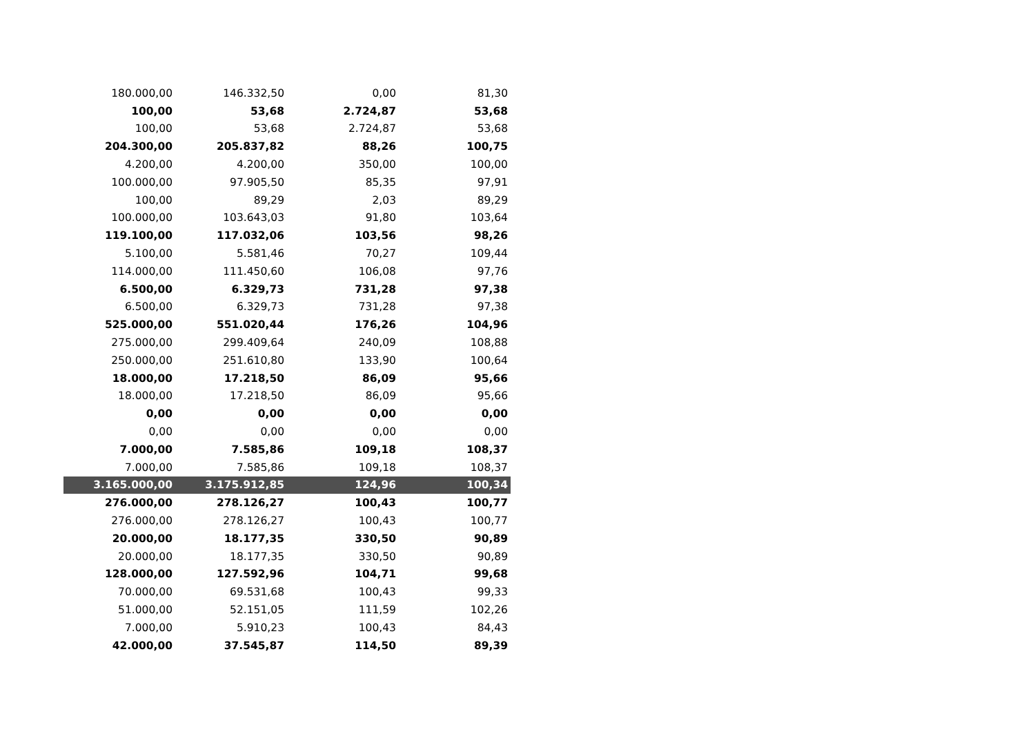| 180.000,00 | 146.332,50 | 0,00 | 81,30 |
| 100,00 | 53,68 | 2.724,87 | 53,68 |
| 100,00 | 53,68 | 2.724,87 | 53,68 |
| 204.300,00 | 205.837,82 | 88,26 | 100,75 |
| 4.200,00 | 4.200,00 | 350,00 | 100,00 |
| 100.000,00 | 97.905,50 | 85,35 | 97,91 |
| 100,00 | 89,29 | 2,03 | 89,29 |
| 100.000,00 | 103.643,03 | 91,80 | 103,64 |
| 119.100,00 | 117.032,06 | 103,56 | 98,26 |
| 5.100,00 | 5.581,46 | 70,27 | 109,44 |
| 114.000,00 | 111.450,60 | 106,08 | 97,76 |
| 6.500,00 | 6.329,73 | 731,28 | 97,38 |
| 6.500,00 | 6.329,73 | 731,28 | 97,38 |
| 525.000,00 | 551.020,44 | 176,26 | 104,96 |
| 275.000,00 | 299.409,64 | 240,09 | 108,88 |
| 250.000,00 | 251.610,80 | 133,90 | 100,64 |
| 18.000,00 | 17.218,50 | 86,09 | 95,66 |
| 18.000,00 | 17.218,50 | 86,09 | 95,66 |
| 0,00 | 0,00 | 0,00 | 0,00 |
| 0,00 | 0,00 | 0,00 | 0,00 |
| 7.000,00 | 7.585,86 | 109,18 | 108,37 |
| 7.000,00 | 7.585,86 | 109,18 | 108,37 |
| 3.165.000,00 | 3.175.912,85 | 124,96 | 100,34 |
| 276.000,00 | 278.126,27 | 100,43 | 100,77 |
| 276.000,00 | 278.126,27 | 100,43 | 100,77 |
| 20.000,00 | 18.177,35 | 330,50 | 90,89 |
| 20.000,00 | 18.177,35 | 330,50 | 90,89 |
| 128.000,00 | 127.592,96 | 104,71 | 99,68 |
| 70.000,00 | 69.531,68 | 100,43 | 99,33 |
| 51.000,00 | 52.151,05 | 111,59 | 102,26 |
| 7.000,00 | 5.910,23 | 100,43 | 84,43 |
| 42.000,00 | 37.545,87 | 114,50 | 89,39 |